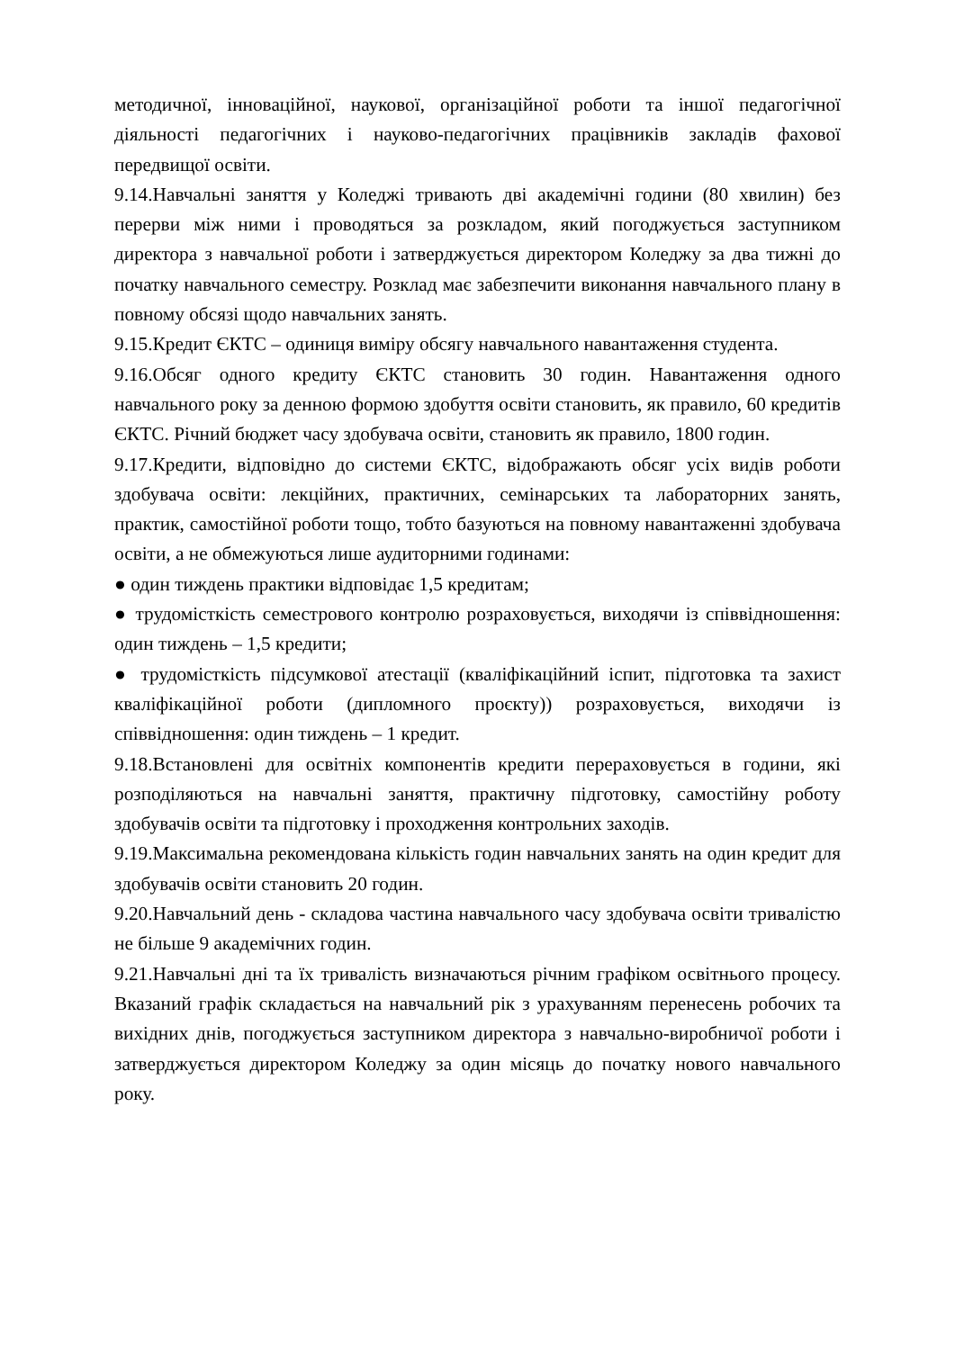методичної, інноваційної, наукової, організаційної роботи та іншої педагогічної діяльності педагогічних і науково-педагогічних працівників закладів фахової передвищої освіти.
9.14.Навчальні заняття у Коледжі тривають дві академічні години (80 хвилин) без перерви між ними і проводяться за розкладом, який погоджується заступником директора з навчальної роботи і затверджується директором Коледжу за два тижні до початку навчального семестру. Розклад має забезпечити виконання навчального плану в повному обсязі щодо навчальних занять.
9.15.Кредит ЄКТС – одиниця виміру обсягу навчального навантаження студента.
9.16.Обсяг одного кредиту ЄКТС становить 30 годин. Навантаження одного навчального року за денною формою здобуття освіти становить, як правило, 60 кредитів ЄКТС. Річний бюджет часу здобувача освіти, становить як правило, 1800 годин.
9.17.Кредити, відповідно до системи ЄКТС, відображають обсяг усіх видів роботи здобувача освіти: лекційних, практичних, семінарських та лабораторних занять, практик, самостійної роботи тощо, тобто базуються на повному навантаженні здобувача освіти, а не обмежуються лише аудиторними годинами:
● один тиждень практики відповідає 1,5 кредитам;
● трудомісткість семестрового контролю розраховується, виходячи із співвідношення: один тиждень – 1,5 кредити;
● трудомісткість підсумкової атестації (кваліфікаційний іспит, підготовка та захист кваліфікаційної роботи (дипломного проєкту)) розраховується, виходячи із співвідношення: один тиждень – 1 кредит.
9.18.Встановлені для освітніх компонентів кредити перераховується в години, які розподіляються на навчальні заняття, практичну підготовку, самостійну роботу здобувачів освіти та підготовку і проходження контрольних заходів.
9.19.Максимальна рекомендована кількість годин навчальних занять на один кредит для здобувачів освіти становить 20 годин.
9.20.Навчальний день - складова частина навчального часу здобувача освіти тривалістю не більше 9 академічних годин.
9.21.Навчальні дні та їх тривалість визначаються річним графіком освітнього процесу. Вказаний графік складається на навчальний рік з урахуванням перенесень робочих та вихідних днів, погоджується заступником директора з навчально-виробничої роботи і затверджується директором Коледжу за один місяць до початку нового навчального року.